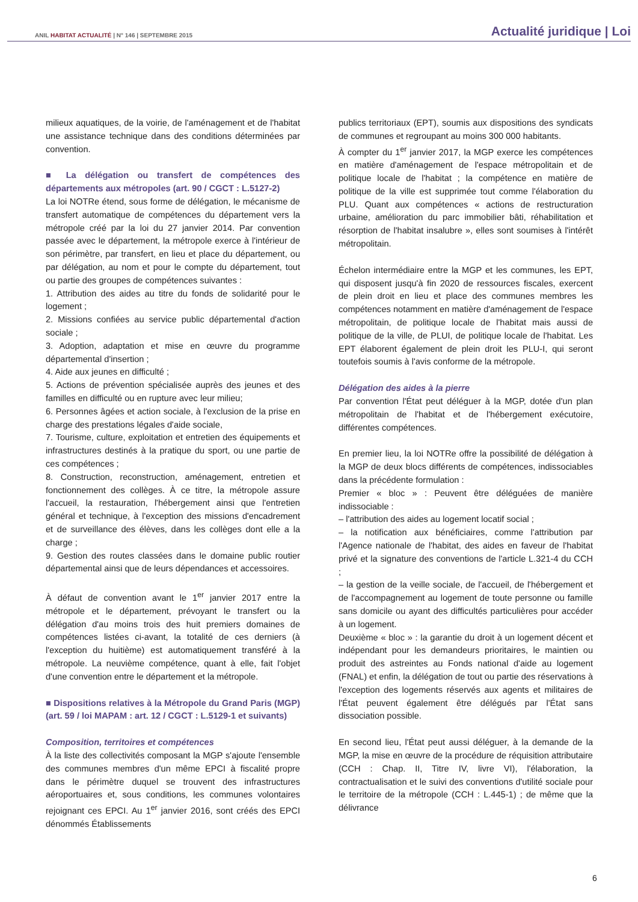ANIL HABITAT ACTUALITÉ | N° 146 | SEPTEMBRE 2015
Actualité juridique | Loi
milieux aquatiques, de la voirie, de l'aménagement et de l'habitat une assistance technique dans des conditions déterminées par convention.
■ La délégation ou transfert de compétences des départements aux métropoles (art. 90 / CGCT : L.5127-2)
La loi NOTRe étend, sous forme de délégation, le mécanisme de transfert automatique de compétences du département vers la métropole créé par la loi du 27 janvier 2014. Par convention passée avec le département, la métropole exerce à l'intérieur de son périmètre, par transfert, en lieu et place du département, ou par délégation, au nom et pour le compte du département, tout ou partie des groupes de compétences suivantes :
1. Attribution des aides au titre du fonds de solidarité pour le logement ;
2. Missions confiées au service public départemental d'action sociale ;
3. Adoption, adaptation et mise en œuvre du programme départemental d'insertion ;
4. Aide aux jeunes en difficulté ;
5. Actions de prévention spécialisée auprès des jeunes et des familles en difficulté ou en rupture avec leur milieu;
6. Personnes âgées et action sociale, à l'exclusion de la prise en charge des prestations légales d'aide sociale,
7. Tourisme, culture, exploitation et entretien des équipements et infrastructures destinés à la pratique du sport, ou une partie de ces compétences ;
8. Construction, reconstruction, aménagement, entretien et fonctionnement des collèges. À ce titre, la métropole assure l'accueil, la restauration, l'hébergement ainsi que l'entretien général et technique, à l'exception des missions d'encadrement et de surveillance des élèves, dans les collèges dont elle a la charge ;
9. Gestion des routes classées dans le domaine public routier départemental ainsi que de leurs dépendances et accessoires.
À défaut de convention avant le 1<sup>er</sup> janvier 2017 entre la métropole et le département, prévoyant le transfert ou la délégation d'au moins trois des huit premiers domaines de compétences listées ci-avant, la totalité de ces derniers (à l'exception du huitième) est automatiquement transféré à la métropole. La neuvième compétence, quant à elle, fait l'objet d'une convention entre le département et la métropole.
■ Dispositions relatives à la Métropole du Grand Paris (MGP) (art. 59 / loi MAPAM : art. 12 / CGCT : L.5129-1 et suivants)
Composition, territoires et compétences
À la liste des collectivités composant la MGP s'ajoute l'ensemble des communes membres d'un même EPCI à fiscalité propre dans le périmètre duquel se trouvent des infrastructures aéroportuaires et, sous conditions, les communes volontaires rejoignant ces EPCI. Au 1<sup>er</sup> janvier 2016, sont créés des EPCI dénommés Établissements
publics territoriaux (EPT), soumis aux dispositions des syndicats de communes et regroupant au moins 300 000 habitants.
À compter du 1<sup>er</sup> janvier 2017, la MGP exerce les compétences en matière d'aménagement de l'espace métropolitain et de politique locale de l'habitat ; la compétence en matière de politique de la ville est supprimée tout comme l'élaboration du PLU. Quant aux compétences « actions de restructuration urbaine, amélioration du parc immobilier bâti, réhabilitation et résorption de l'habitat insalubre », elles sont soumises à l'intérêt métropolitain.
Échelon intermédiaire entre la MGP et les communes, les EPT, qui disposent jusqu'à fin 2020 de ressources fiscales, exercent de plein droit en lieu et place des communes membres les compétences notamment en matière d'aménagement de l'espace métropolitain, de politique locale de l'habitat mais aussi de politique de la ville, de PLUI, de politique locale de l'habitat. Les EPT élaborent également de plein droit les PLU-I, qui seront toutefois soumis à l'avis conforme de la métropole.
Délégation des aides à la pierre
Par convention l'État peut déléguer à la MGP, dotée d'un plan métropolitain de l'habitat et de l'hébergement exécutoire, différentes compétences.
En premier lieu, la loi NOTRe offre la possibilité de délégation à la MGP de deux blocs différents de compétences, indissociables dans la précédente formulation :
Premier « bloc » : Peuvent être déléguées de manière indissociable :
– l'attribution des aides au logement locatif social ;
– la notification aux bénéficiaires, comme l'attribution par l'Agence nationale de l'habitat, des aides en faveur de l'habitat privé et la signature des conventions de l'article L.321-4 du CCH ;
– la gestion de la veille sociale, de l'accueil, de l'hébergement et de l'accompagnement au logement de toute personne ou famille sans domicile ou ayant des difficultés particulières pour accéder à un logement.
Deuxième « bloc » : la garantie du droit à un logement décent et indépendant pour les demandeurs prioritaires, le maintien ou produit des astreintes au Fonds national d'aide au logement (FNAL) et enfin, la délégation de tout ou partie des réservations à l'exception des logements réservés aux agents et militaires de l'État peuvent également être délégués par l'État sans dissociation possible.
En second lieu, l'État peut aussi déléguer, à la demande de la MGP, la mise en œuvre de la procédure de réquisition attributaire (CCH : Chap. II, Titre IV, livre VI), l'élaboration, la contractualisation et le suivi des conventions d'utilité sociale pour le territoire de la métropole (CCH : L.445-1) ; de même que la délivrance
6